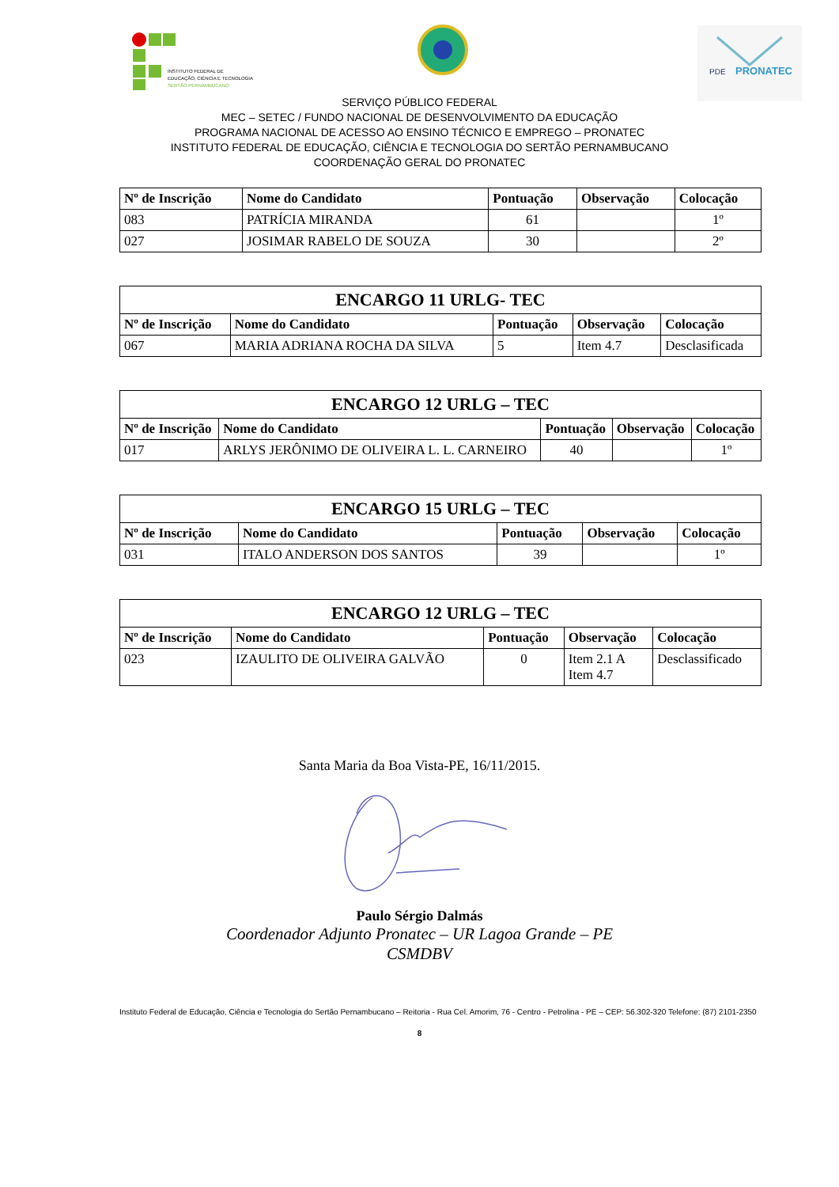INSTITUTO FEDERAL DE
EDUCAÇÃO, CIÊNCIA E TECNOLOGIA
SERTÃO PERNAMBUCANO
PDE
PRONATEC
SERVIÇO PÚBLICO FEDERAL
MEC – SETEC / FUNDO NACIONAL DE DESENVOLVIMENTO DA EDUCAÇÃO
PROGRAMA NACIONAL DE ACESSO AO ENSINO TÉCNICO E EMPREGO – PRONATEC
INSTITUTO FEDERAL DE EDUCAÇÃO, CIÊNCIA E TECNOLOGIA DO SERTÃO PERNAMBUCANO
COORDENAÇÃO GERAL DO PRONATEC
| Nº de Inscrição | Nome do Candidato | Pontuação | Observação | Colocação |
| --- | --- | --- | --- | --- |
| 083 | PATRÍCIA MIRANDA | 61 | | 1º |
| 027 | JOSIMAR RABELO DE SOUZA | 30 | | 2º |
| ENCARGO 11 URLG- TEC | | | | |
| --- | --- | --- | --- | --- |
| Nº de Inscrição | Nome do Candidato | Pontuação | Observação | Colocação |
| 067 | MARIA ADRIANA ROCHA DA SILVA | 5 | Item 4.7 | Desclasificada |
| ENCARGO 12 URLG – TEC | | | | |
| --- | --- | --- | --- | --- |
| Nº de Inscrição | Nome do Candidato | Pontuação | Observação | Colocação |
| 017 | ARLYS JERÔNIMO DE OLIVEIRA L. L. CARNEIRO | 40 | | 1º |
| ENCARGO 15 URLG – TEC | | | | |
| --- | --- | --- | --- | --- |
| Nº de Inscrição | Nome do Candidato | Pontuação | Observação | Colocação |
| 031 | ITALO ANDERSON DOS SANTOS | 39 | | 1º |
| ENCARGO 12 URLG – TEC | | | | |
| --- | --- | --- | --- | --- |
| Nº de Inscrição | Nome do Candidato | Pontuação | Observação | Colocação |
| 023 | IZAULITO DE OLIVEIRA GALVÃO | 0 | Item 2.1 A Item 4.7 | Desclassificado |
Santa Maria da Boa Vista-PE, 16/11/2015.
Paulo Sérgio Dalmás
Coordenador Adjunto Pronatec – UR Lagoa Grande – PE
CSMDBV
Instituto Federal de Educação, Ciência e Tecnologia do Sertão Pernambucano – Reitoria - Rua Cel. Amorim, 76 - Centro - Petrolina - PE – CEP: 56.302-320 Telefone: (87) 2101-2350
8